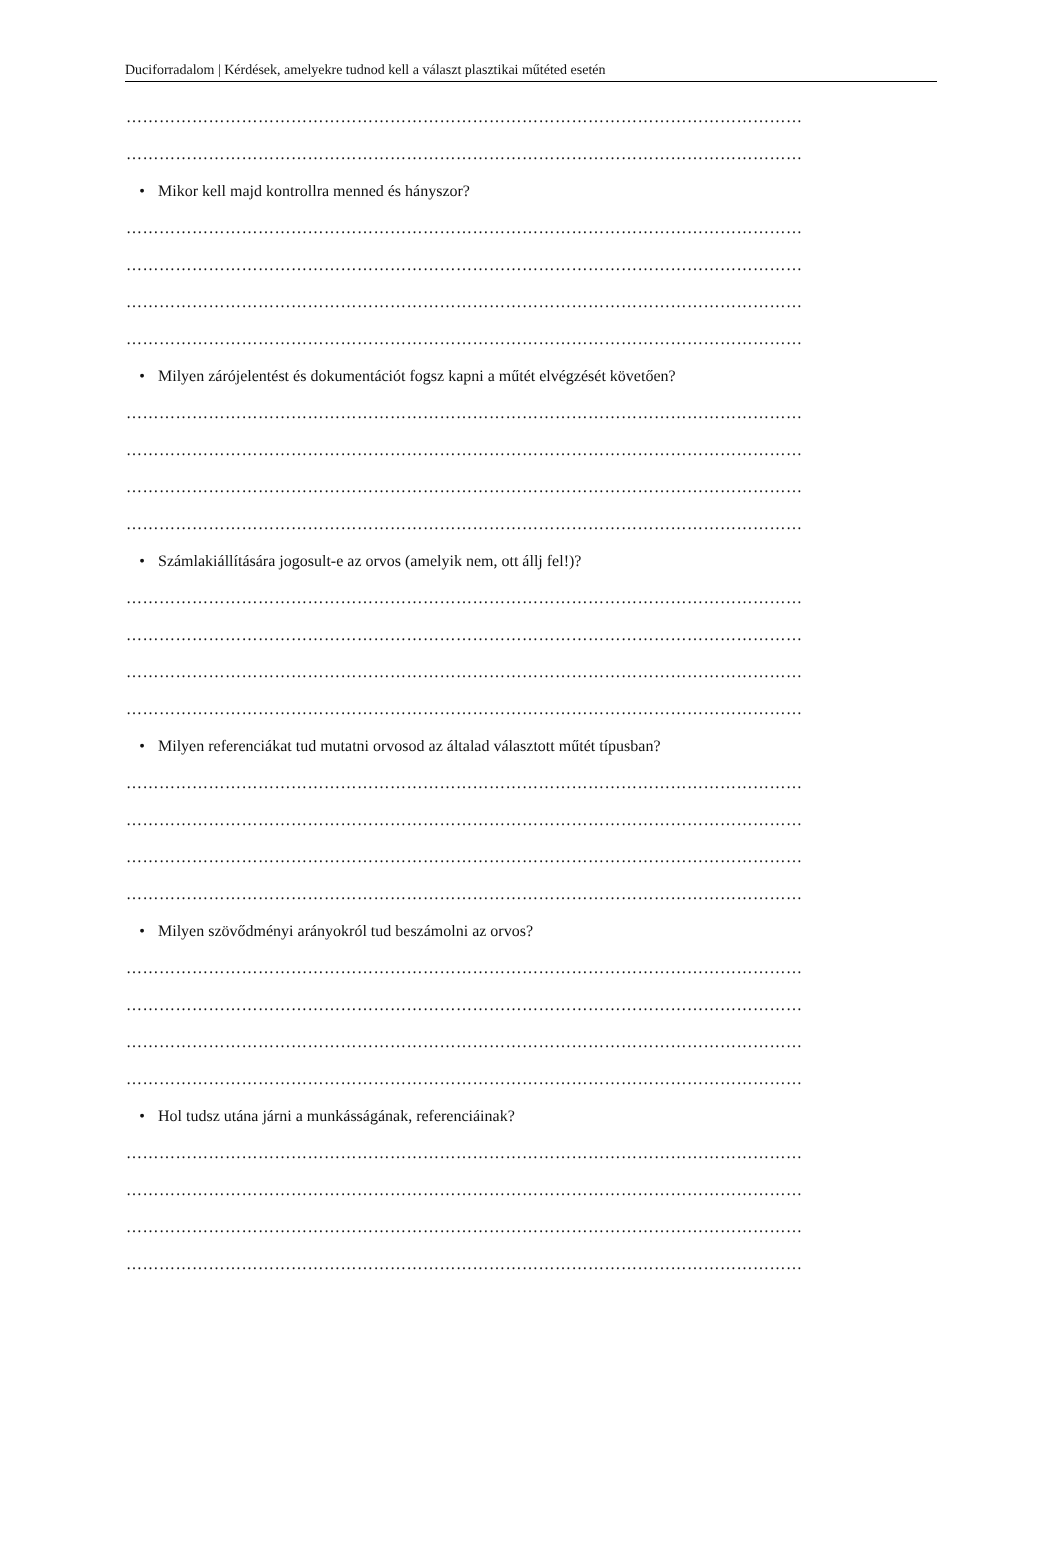Duciforradalom | Kérdések, amelyekre tudnod kell a választ plasztikai műtéted esetén
……………………………………………………………………………………………………………
……………………………………………………………………………………………………………
• Mikor kell majd kontrollra menned és hányszor?
……………………………………………………………………………………………………………
……………………………………………………………………………………………………………
……………………………………………………………………………………………………………
……………………………………………………………………………………………………………
• Milyen zárójelentést és dokumentációt fogsz kapni a műtét elvégzését követően?
……………………………………………………………………………………………………………
……………………………………………………………………………………………………………
……………………………………………………………………………………………………………
……………………………………………………………………………………………………………
• Számlakiállítására jogosult-e az orvos (amelyik nem, ott állj fel!)?
……………………………………………………………………………………………………………
……………………………………………………………………………………………………………
……………………………………………………………………………………………………………
……………………………………………………………………………………………………………
• Milyen referenciákat tud mutatni orvosod az általad választott műtét típusban?
……………………………………………………………………………………………………………
……………………………………………………………………………………………………………
……………………………………………………………………………………………………………
……………………………………………………………………………………………………………
• Milyen szövődményi arányokról tud beszámolni az orvos?
……………………………………………………………………………………………………………
……………………………………………………………………………………………………………
……………………………………………………………………………………………………………
……………………………………………………………………………………………………………
• Hol tudsz utána járni a munkásságának, referenciáinak?
……………………………………………………………………………………………………………
……………………………………………………………………………………………………………
……………………………………………………………………………………………………………
……………………………………………………………………………………………………………